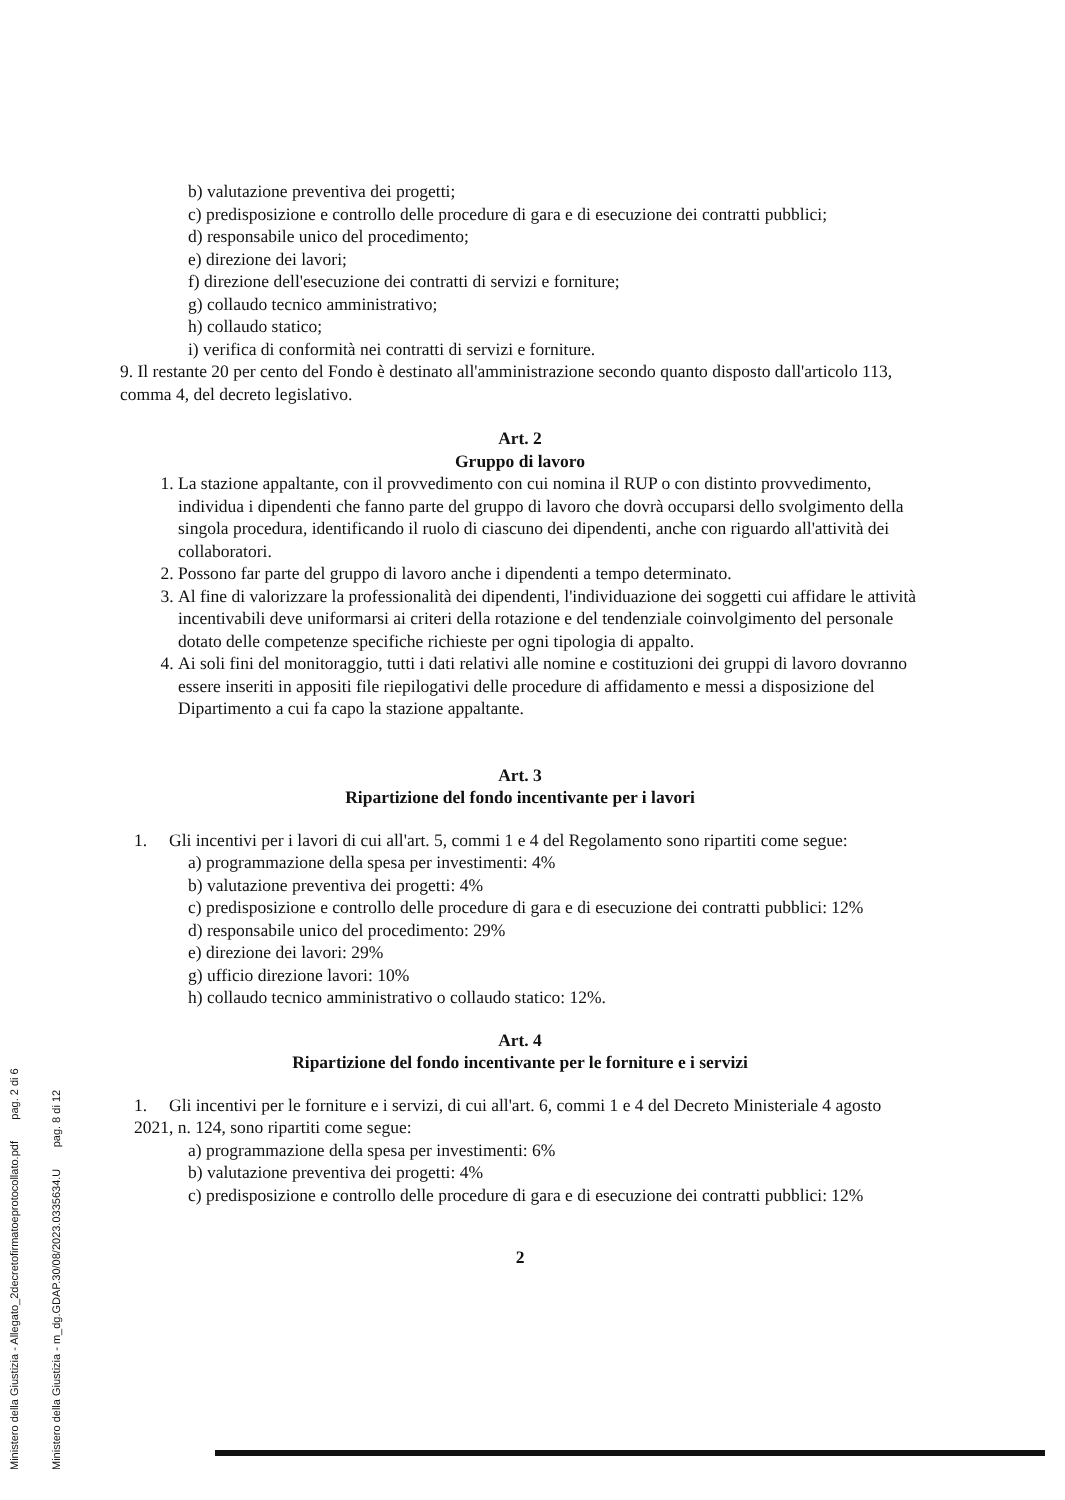b) valutazione preventiva dei progetti;
c) predisposizione e controllo delle procedure di gara e di esecuzione dei contratti pubblici;
d) responsabile unico del procedimento;
e) direzione dei lavori;
f) direzione dell'esecuzione dei contratti di servizi e forniture;
g) collaudo tecnico amministrativo;
h) collaudo statico;
i) verifica di conformità nei contratti di servizi e forniture.
9. Il restante 20 per cento del Fondo è destinato all'amministrazione secondo quanto disposto dall'articolo 113, comma 4, del decreto legislativo.
Art. 2
Gruppo di lavoro
1. La stazione appaltante, con il provvedimento con cui nomina il RUP o con distinto provvedimento, individua i dipendenti che fanno parte del gruppo di lavoro che dovrà occuparsi dello svolgimento della singola procedura, identificando il ruolo di ciascuno dei dipendenti, anche con riguardo all'attività dei collaboratori.
2. Possono far parte del gruppo di lavoro anche i dipendenti a tempo determinato.
3. Al fine di valorizzare la professionalità dei dipendenti, l'individuazione dei soggetti cui affidare le attività incentivabili deve uniformarsi ai criteri della rotazione e del tendenziale coinvolgimento del personale dotato delle competenze specifiche richieste per ogni tipologia di appalto.
4. Ai soli fini del monitoraggio, tutti i dati relativi alle nomine e costituzioni dei gruppi di lavoro dovranno essere inseriti in appositi file riepilogativi delle procedure di affidamento e messi a disposizione del Dipartimento a cui fa capo la stazione appaltante.
Art. 3
Ripartizione del fondo incentivante per i lavori
1. Gli incentivi per i lavori di cui all'art. 5, commi 1 e 4 del Regolamento sono ripartiti come segue:
a) programmazione della spesa per investimenti: 4%
b) valutazione preventiva dei progetti: 4%
c) predisposizione e controllo delle procedure di gara e di esecuzione dei contratti pubblici: 12%
d) responsabile unico del procedimento: 29%
e) direzione dei lavori: 29%
g) ufficio direzione lavori: 10%
h) collaudo tecnico amministrativo o collaudo statico: 12%.
Art. 4
Ripartizione del fondo incentivante per le forniture e i servizi
1. Gli incentivi per le forniture e i servizi, di cui all'art. 6, commi 1 e 4 del Decreto Ministeriale 4 agosto 2021, n. 124, sono ripartiti come segue:
a) programmazione della spesa per investimenti: 6%
b) valutazione preventiva dei progetti: 4%
c) predisposizione e controllo delle procedure di gara e di esecuzione dei contratti pubblici: 12%
2
Ministero della Giustizia - m_dg.GDAP.30/08/2023.0335634.U pag. 8 di 12
Ministero della Giustizia - Allegato_2decretofirmatoeprotocollato.pdf pag. 2 di 6